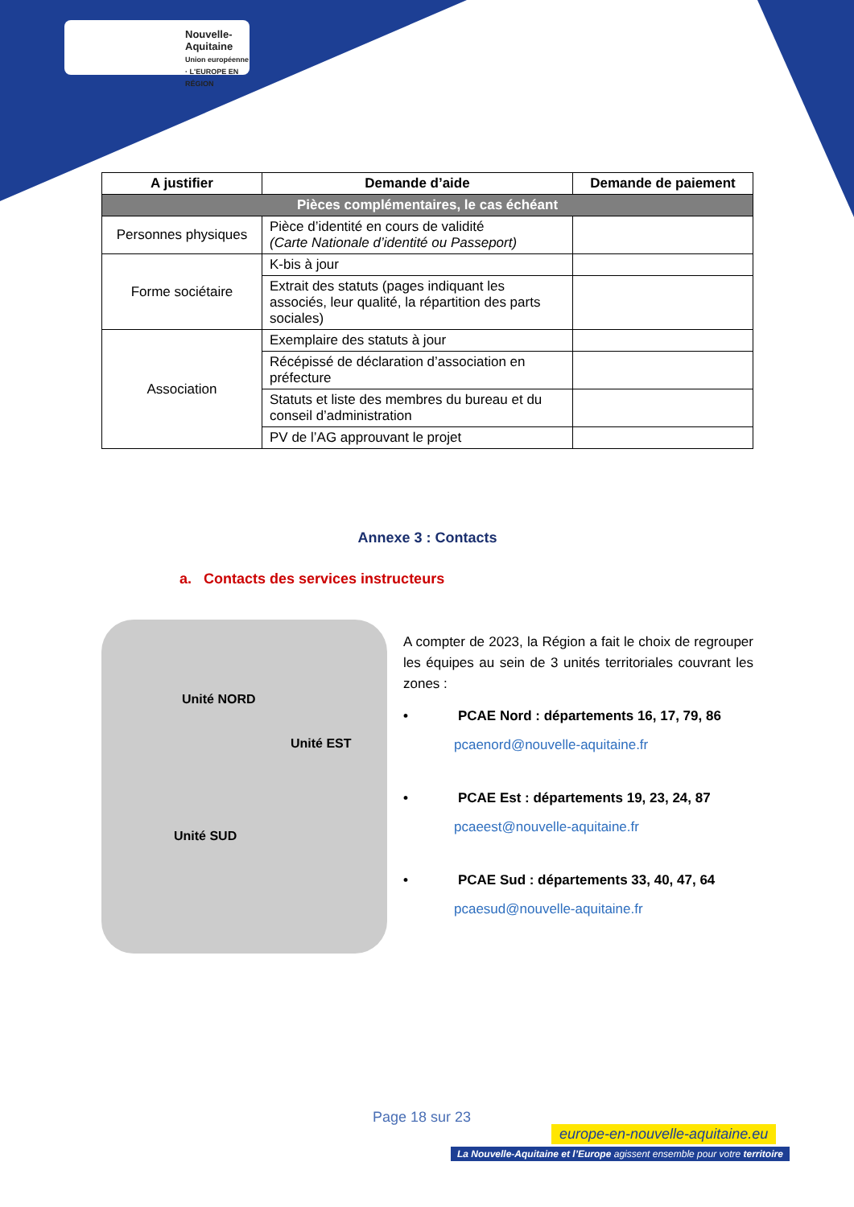Nouvelle-
Aquitaine
Union européenne · L'EUROPE EN RÉGION
| A justifier | Demande d’aide | Demande de paiement |
| --- | --- | --- |
| Pièces complémentaires, le cas échéant | | |
| Personnes physiques | Pièce d’identité en cours de validité (Carte Nationale d’identité ou Passeport) | |
| Forme sociétaire | K-bis à jour | |
| | Extrait des statuts (pages indiquant les associés, leur qualité, la répartition des parts sociales) | |
| Association | Exemplaire des statuts à jour | |
| | Récépissé de déclaration d’association en préfecture | |
| | Statuts et liste des membres du bureau et du conseil d’administration | |
| | PV de l’AG approuvant le projet | |
Annexe 3 : Contacts
a. Contacts des services instructeurs
Unité NORD
Unité EST
Unité SUD
A compter de 2023, la Région a fait le choix de regrouper les équipes au sein de 3 unités territoriales couvrant les zones :
• PCAE Nord : départements 16, 17, 79, 86
pcaenord@nouvelle-aquitaine.fr
• PCAE Est : départements 19, 23, 24, 87
pcaeest@nouvelle-aquitaine.fr
• PCAE Sud : départements 33, 40, 47, 64
pcaesud@nouvelle-aquitaine.fr
Page 18 sur 23
europe-en-nouvelle-aquitaine.eu
La Nouvelle-Aquitaine et l’Europe agissent ensemble pour votre territoire